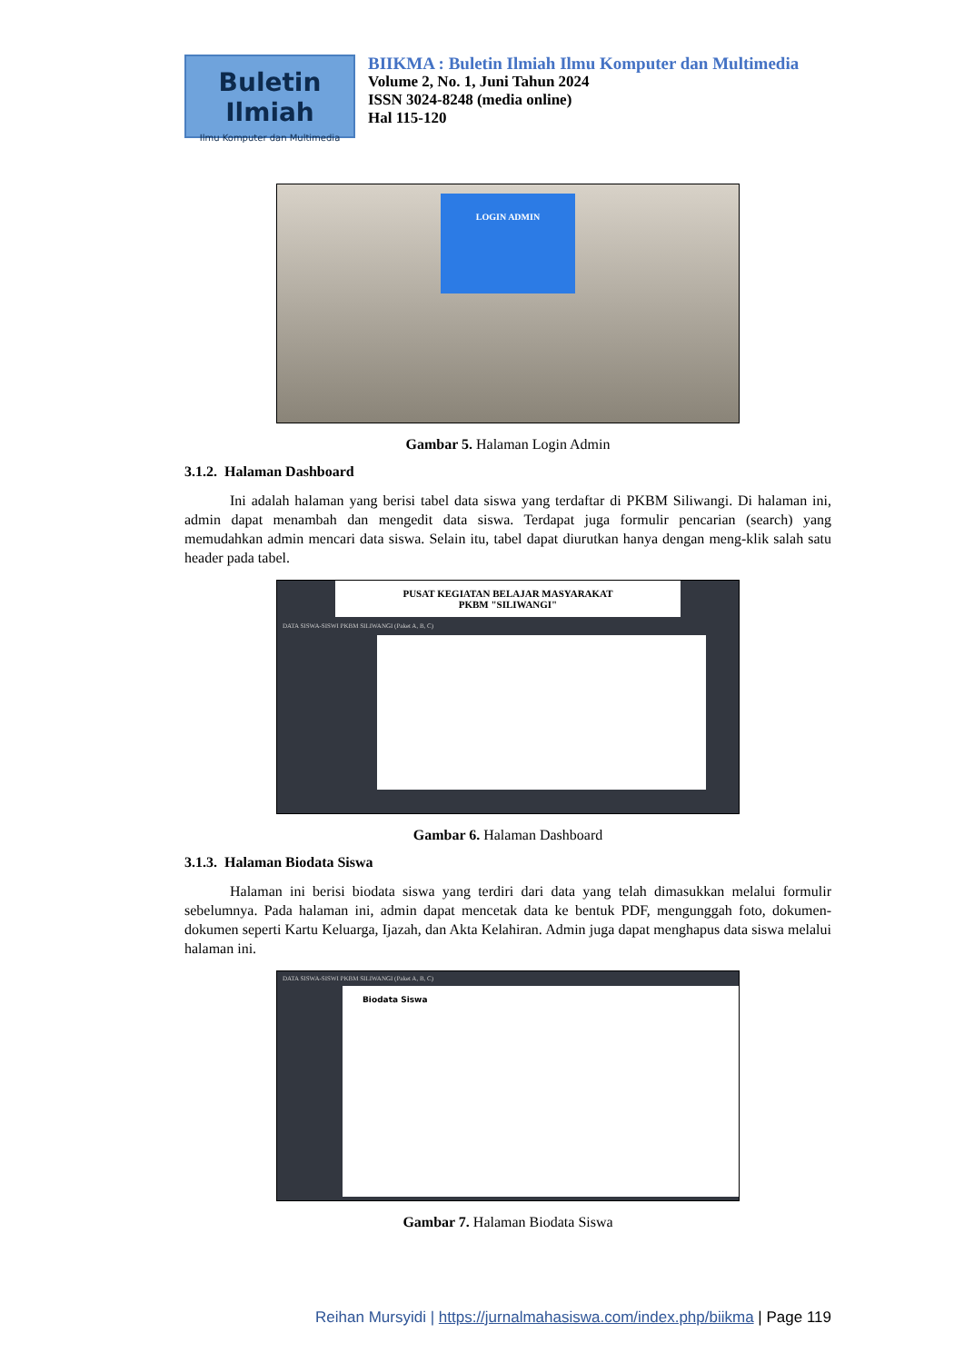Buletin Ilmiah
Ilmu Komputer dan Multimedia
BIIKMA : Buletin Ilmiah Ilmu Komputer dan Multimedia
Volume 2, No. 1, Juni Tahun 2024
ISSN 3024-8248 (media online)
Hal 115-120
LOGIN ADMIN
Gambar 5. Halaman Login Admin
3.1.2. Halaman Dashboard
Ini adalah halaman yang berisi tabel data siswa yang terdaftar di PKBM Siliwangi. Di halaman ini, admin dapat menambah dan mengedit data siswa. Terdapat juga formulir pencarian (search) yang memudahkan admin mencari data siswa. Selain itu, tabel dapat diurutkan hanya dengan meng-klik salah satu header pada tabel.
PUSAT KEGIATAN BELAJAR MASYARAKAT
PKBM "SILIWANGI"
DATA SISWA-SISWI PKBM SILIWANGI (Paket A, B, C)
Gambar 6. Halaman Dashboard
3.1.3. Halaman Biodata Siswa
Halaman ini berisi biodata siswa yang terdiri dari data yang telah dimasukkan melalui formulir sebelumnya. Pada halaman ini, admin dapat mencetak data ke bentuk PDF, mengunggah foto, dokumen-dokumen seperti Kartu Keluarga, Ijazah, dan Akta Kelahiran. Admin juga dapat menghapus data siswa melalui halaman ini.
DATA SISWA-SISWI PKBM SILIWANGI (Paket A, B, C)
Biodata Siswa
Gambar 7. Halaman Biodata Siswa
Reihan Mursyidi | https://jurnalmahasiswa.com/index.php/biikma | Page 119